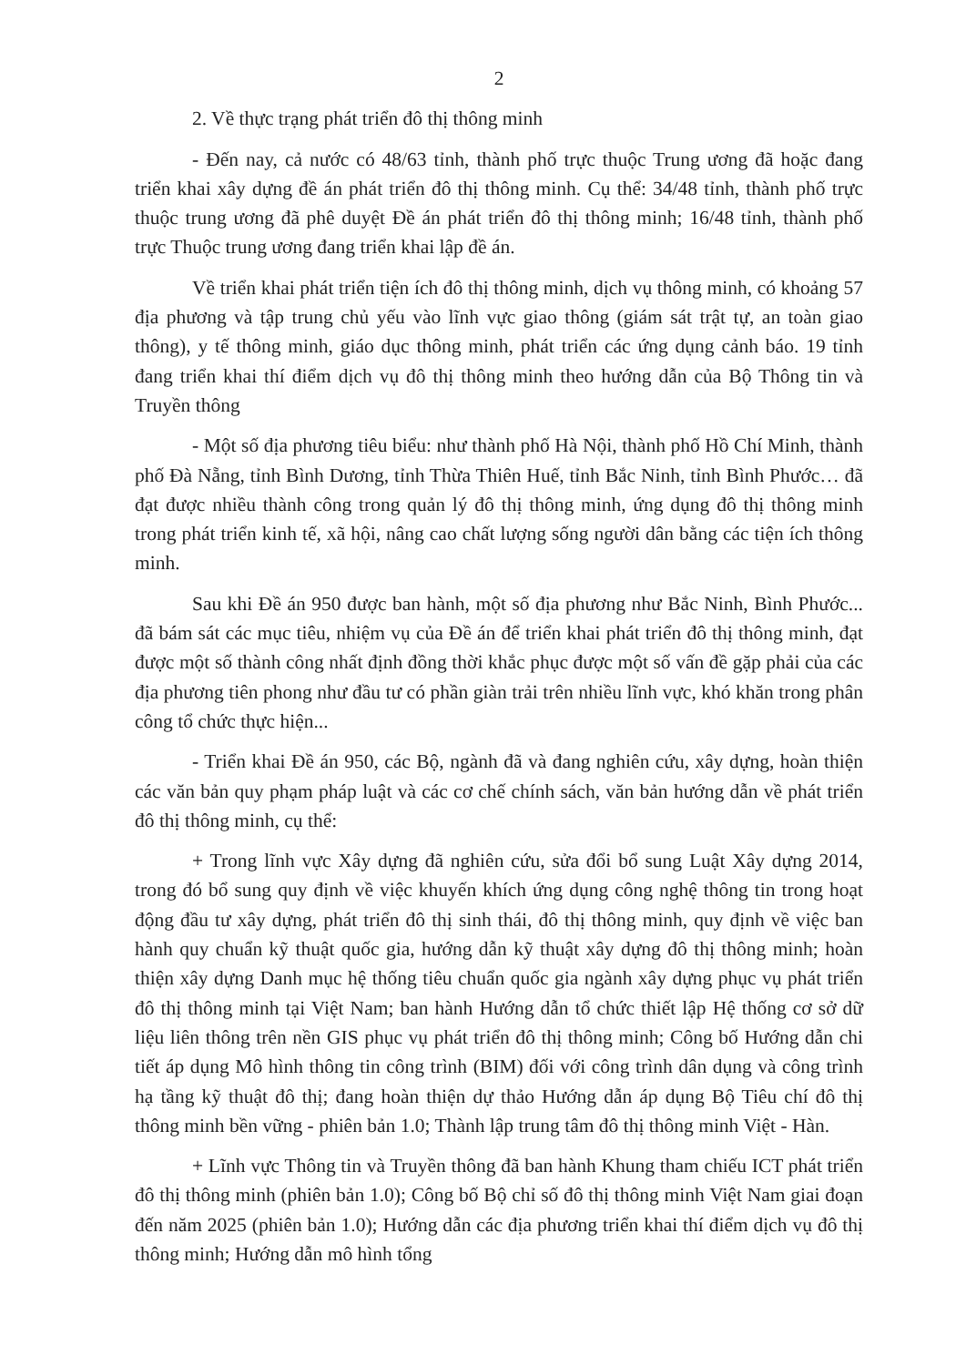2
2. Về thực trạng phát triển đô thị thông minh
- Đến nay, cả nước có 48/63 tỉnh, thành phố trực thuộc Trung ương đã hoặc đang triển khai xây dựng đề án phát triển đô thị thông minh. Cụ thể: 34/48 tỉnh, thành phố trực thuộc trung ương đã phê duyệt Đề án phát triển đô thị thông minh; 16/48 tỉnh, thành phố trực Thuộc trung ương đang triển khai lập đề án.
Về triển khai phát triển tiện ích đô thị thông minh, dịch vụ thông minh, có khoảng 57 địa phương và tập trung chủ yếu vào lĩnh vực giao thông (giám sát trật tự, an toàn giao thông), y tế thông minh, giáo dục thông minh, phát triển các ứng dụng cảnh báo. 19 tỉnh đang triển khai thí điểm dịch vụ đô thị thông minh theo hướng dẫn của Bộ Thông tin và Truyền thông
- Một số địa phương tiêu biểu: như thành phố Hà Nội, thành phố Hồ Chí Minh, thành phố Đà Nẵng, tỉnh Bình Dương, tỉnh Thừa Thiên Huế, tỉnh Bắc Ninh, tỉnh Bình Phước… đã đạt được nhiều thành công trong quản lý đô thị thông minh, ứng dụng đô thị thông minh trong phát triển kinh tế, xã hội, nâng cao chất lượng sống người dân bằng các tiện ích thông minh.
Sau khi Đề án 950 được ban hành, một số địa phương như Bắc Ninh, Bình Phước... đã bám sát các mục tiêu, nhiệm vụ của Đề án để triển khai phát triển đô thị thông minh, đạt được một số thành công nhất định đồng thời khắc phục được một số vấn đề gặp phải của các địa phương tiên phong như đầu tư có phần giàn trải trên nhiều lĩnh vực, khó khăn trong phân công tổ chức thực hiện...
- Triển khai Đề án 950, các Bộ, ngành đã và đang nghiên cứu, xây dựng, hoàn thiện các văn bản quy phạm pháp luật và các cơ chế chính sách, văn bản hướng dẫn về phát triển đô thị thông minh, cụ thể:
+ Trong lĩnh vực Xây dựng đã nghiên cứu, sửa đổi bổ sung Luật Xây dựng 2014, trong đó bổ sung quy định về việc khuyến khích ứng dụng công nghệ thông tin trong hoạt động đầu tư xây dựng, phát triển đô thị sinh thái, đô thị thông minh, quy định về việc ban hành quy chuẩn kỹ thuật quốc gia, hướng dẫn kỹ thuật xây dựng đô thị thông minh; hoàn thiện xây dựng Danh mục hệ thống tiêu chuẩn quốc gia ngành xây dựng phục vụ phát triển đô thị thông minh tại Việt Nam; ban hành Hướng dẫn tổ chức thiết lập Hệ thống cơ sở dữ liệu liên thông trên nền GIS phục vụ phát triển đô thị thông minh; Công bố Hướng dẫn chi tiết áp dụng Mô hình thông tin công trình (BIM) đối với công trình dân dụng và công trình hạ tầng kỹ thuật đô thị; đang hoàn thiện dự thảo Hướng dẫn áp dụng Bộ Tiêu chí đô thị thông minh bền vững - phiên bản 1.0; Thành lập trung tâm đô thị thông minh Việt - Hàn.
+ Lĩnh vực Thông tin và Truyền thông đã ban hành Khung tham chiếu ICT phát triển đô thị thông minh (phiên bản 1.0); Công bố Bộ chỉ số đô thị thông minh Việt Nam giai đoạn đến năm 2025 (phiên bản 1.0); Hướng dẫn các địa phương triển khai thí điểm dịch vụ đô thị thông minh; Hướng dẫn mô hình tổng